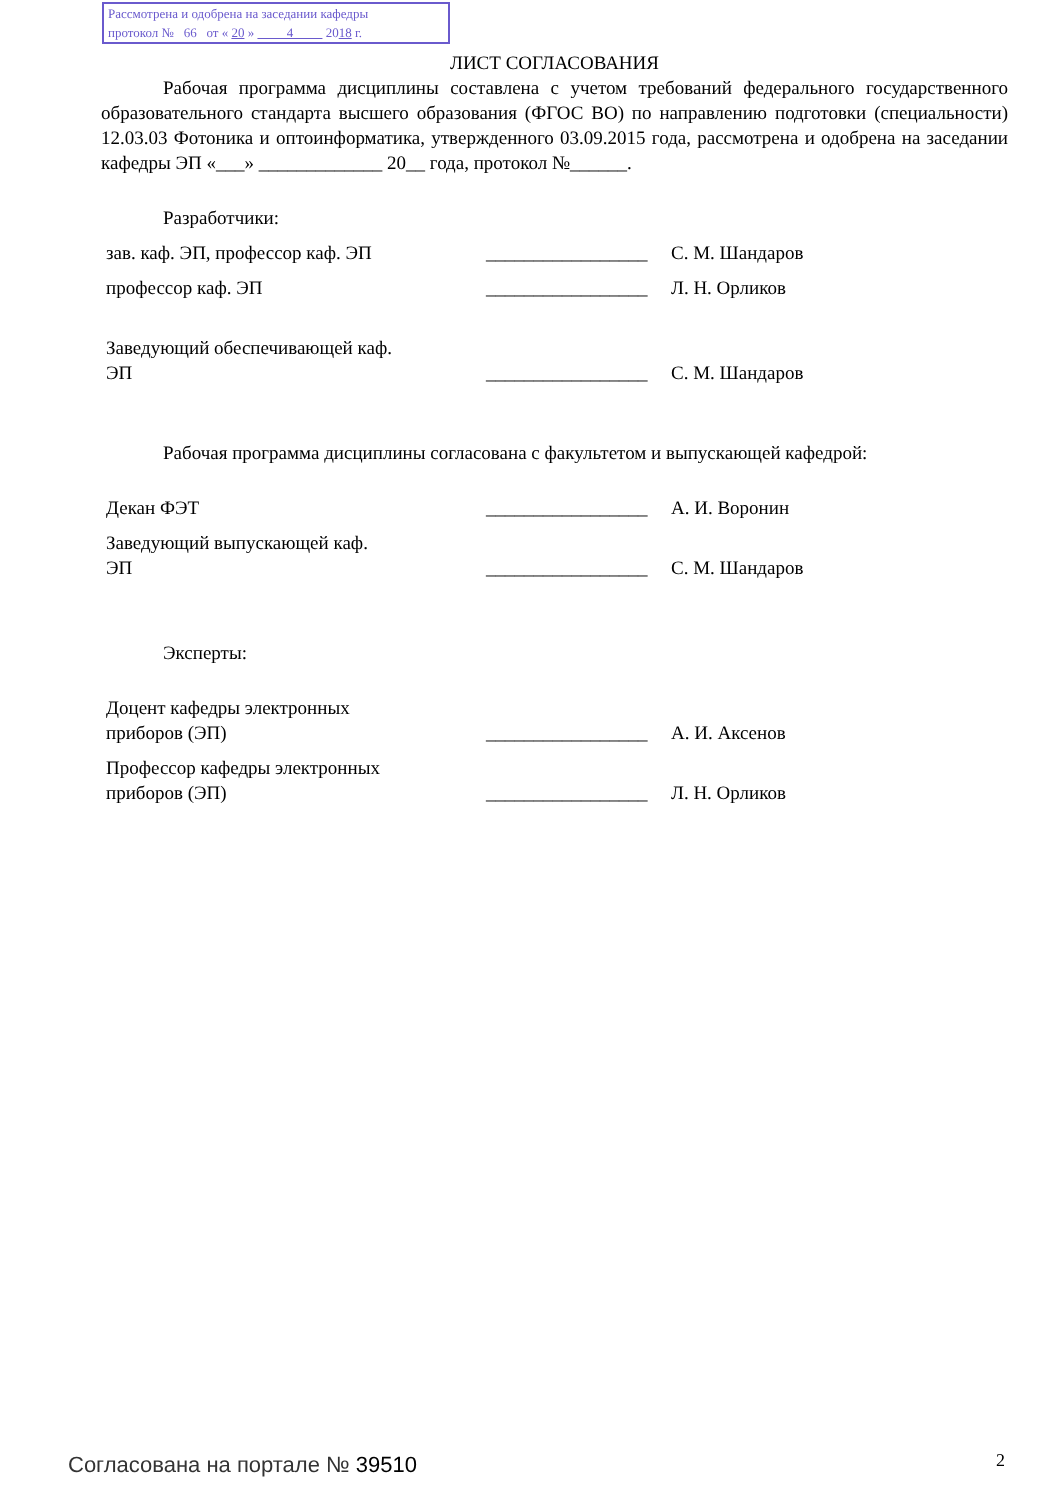Рассмотрена и одобрена на заседании кафедры
протокол № 66 от « 20 » 4 2018 г.
ЛИСТ СОГЛАСОВАНИЯ
Рабочая программа дисциплины составлена с учетом требований федерального государственного образовательного стандарта высшего образования (ФГОС ВО) по направлению подготовки (специальности) 12.03.03 Фотоника и оптоинформатика, утвержденного 03.09.2015 года, рассмотрена и одобрена на заседании кафедры ЭП «___» _____________ 20__ года, протокол №______.
Разработчики:
зав. каф. ЭП, профессор каф. ЭП
_________________
С. М. Шандаров
профессор каф. ЭП
_________________
Л. Н. Орликов
Заведующий обеспечивающей каф.
ЭП
_________________
С. М. Шандаров
Рабочая программа дисциплины согласована с факультетом и выпускающей кафедрой:
Декан ФЭТ
_________________
А. И. Воронин
Заведующий выпускающей каф.
ЭП
_________________
С. М. Шандаров
Эксперты:
Доцент кафедры электронных
приборов (ЭП)
_________________
А. И. Аксенов
Профессор кафедры электронных
приборов (ЭП)
_________________
Л. Н. Орликов
Согласована на портале № 39510 2